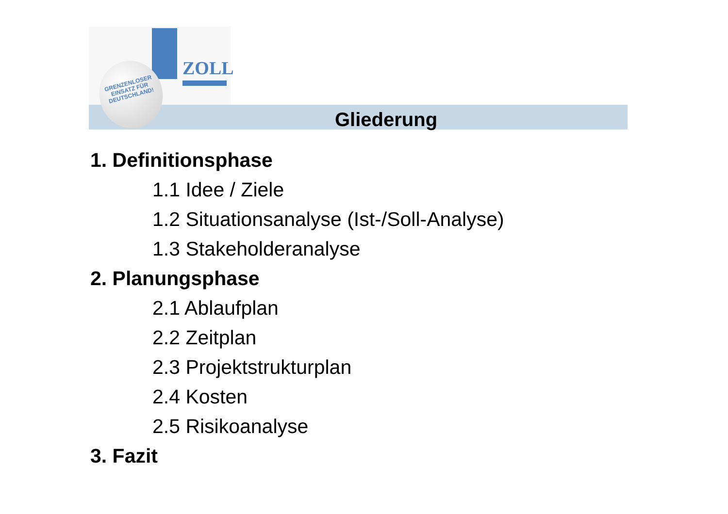ZOLL
GRENZENLOSER
EINSATZ FÜR
DEUTSCHLAND!
Gliederung
1. Definitionsphase
1.1 Idee / Ziele
1.2 Situationsanalyse (Ist-/Soll-Analyse)
1.3 Stakeholderanalyse
2. Planungsphase
2.1 Ablaufplan
2.2 Zeitplan
2.3 Projektstrukturplan
2.4 Kosten
2.5 Risikoanalyse
3. Fazit